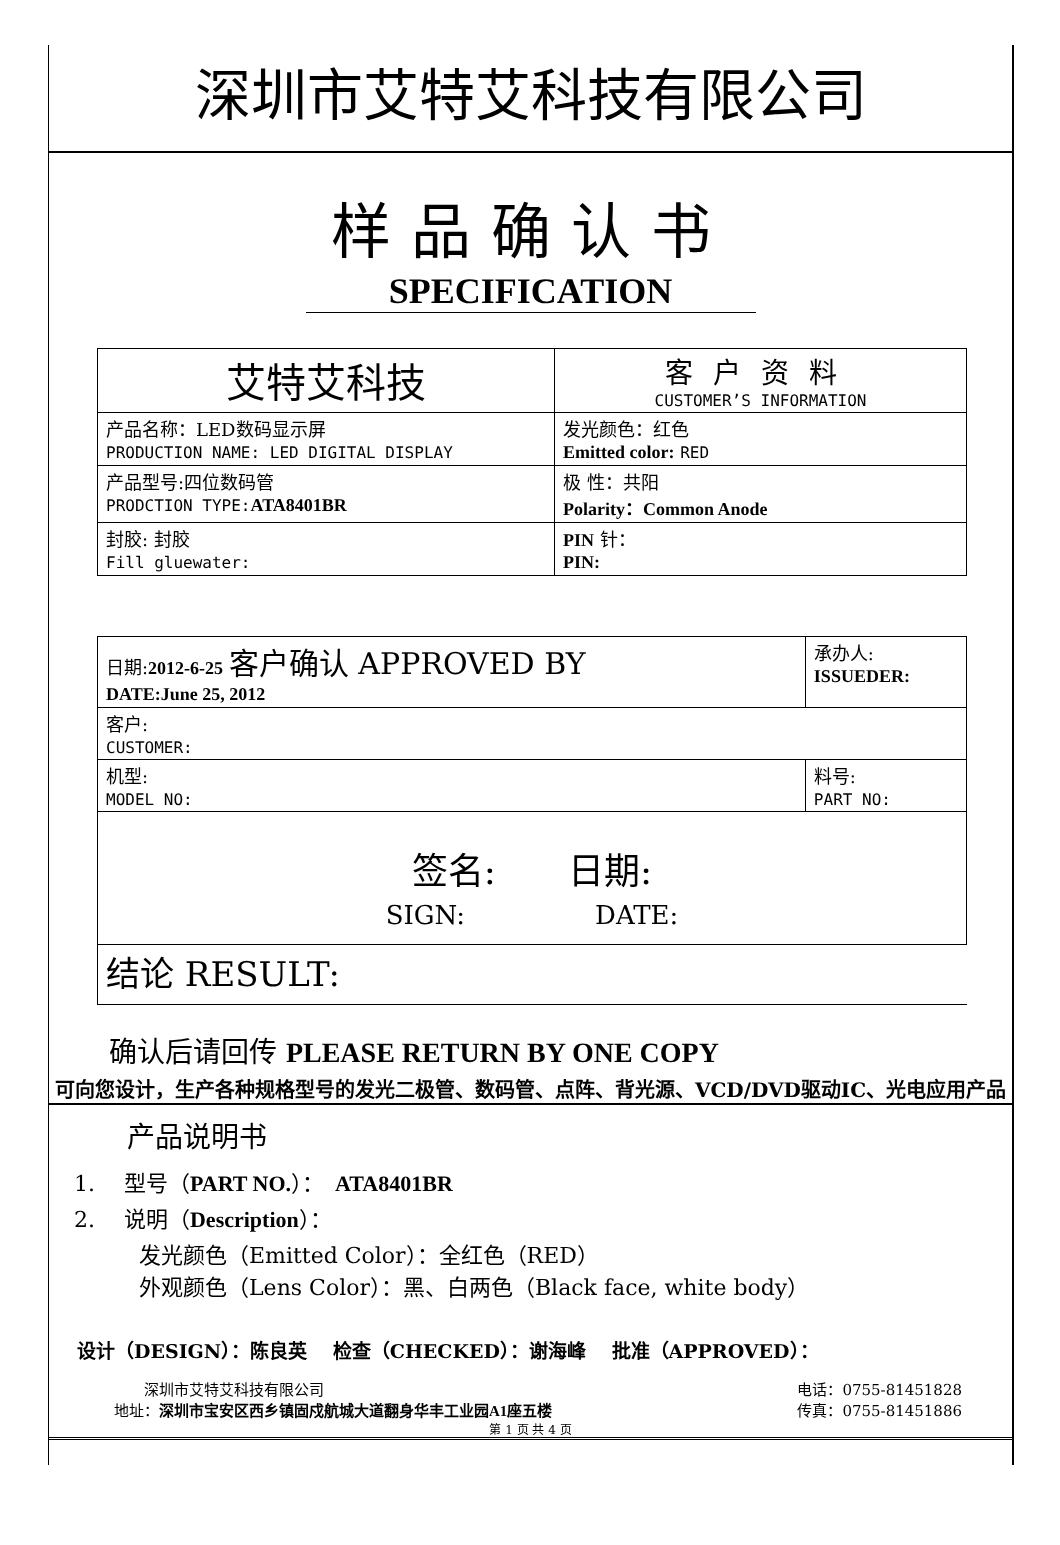深圳市艾特艾科技有限公司
样品确认书
SPECIFICATION
| 艾特艾科技 | 客户资料 CUSTOMER’S INFORMATION |
| 产品名称：LED数码显示屏 PRODUCTION NAME: LED DIGITAL DISPLAY | 发光颜色：红色 Emitted color: RED |
| 产品型号:四位数码管 PRODCTION TYPE: ATA8401BR | 极 性：共阳 Polarity：Common Anode |
| 封胶: 封胶 Fill gluewater: | PIN 针： PIN: |
| 日期: 2012-6-25 客户确认 APPROVED BY DATE:June 25, 2012 | 承办人: ISSUEDER: |
| 客户: CUSTOMER: | |
| 机型: MODEL NO: | 料号: PART NO: |
| 签名: 日期: SIGN: DATE: | |
| 结论 RESULT: | |
确认后请回传 PLEASE RETURN BY ONE COPY
可向您设计，生产各种规格型号的发光二极管、数码管、点阵、背光源、VCD/DVD驱动IC、光电应用产品
产品说明书
1.　 型号（PART NO.）：　ATA8401BR
2.　 说明（Description）：
发光颜色（Emitted Color）：全红色（RED）
外观颜色（Lens Color）：黑、白两色（Black face, white body）
设计（DESIGN）：陈良英　 检查（CHECKED）：谢海峰　 批准（APPROVED）：
　　深圳市艾特艾科技有限公司
地址：深圳市宝安区西乡镇固戍航城大道翻身华丰工业园A1座五楼
电话：0755-81451828
传真：0755-81451886
第 1 页 共 4 页